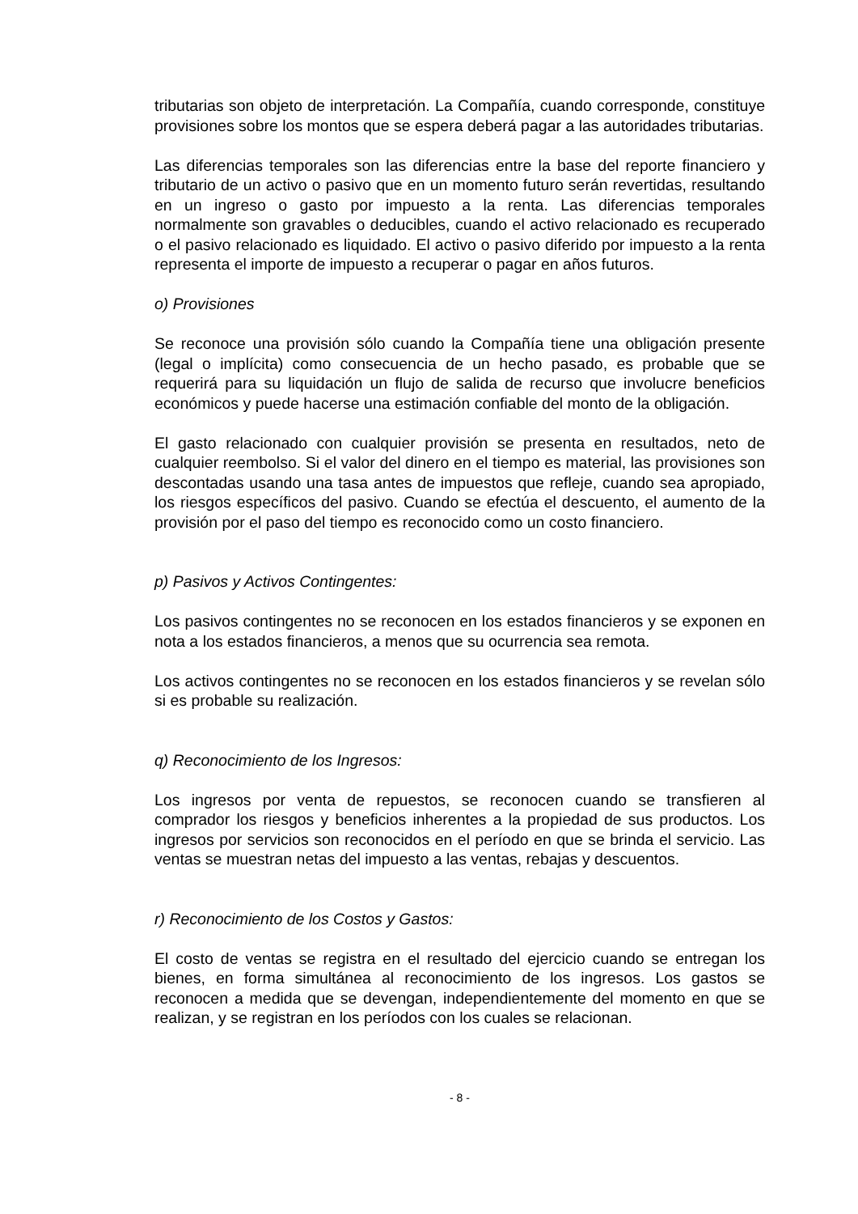tributarias son objeto de interpretación. La Compañía, cuando corresponde, constituye provisiones sobre los montos que se espera deberá pagar a las autoridades tributarias.
Las diferencias temporales son las diferencias entre la base del reporte financiero y tributario de un activo o pasivo que en un momento futuro serán revertidas, resultando en un ingreso o gasto por impuesto a la renta. Las diferencias temporales normalmente son gravables o deducibles, cuando el activo relacionado es recuperado o el pasivo relacionado es liquidado. El activo o pasivo diferido por impuesto a la renta representa el importe de impuesto a recuperar o pagar en años futuros.
o) Provisiones
Se reconoce una provisión sólo cuando la Compañía tiene una obligación presente (legal o implícita) como consecuencia de un hecho pasado, es probable que se requerirá para su liquidación un flujo de salida de recurso que involucre beneficios económicos y puede hacerse una estimación confiable del monto de la obligación.
El gasto relacionado con cualquier provisión se presenta en resultados, neto de cualquier reembolso. Si el valor del dinero en el tiempo es material, las provisiones son descontadas usando una tasa antes de impuestos que refleje, cuando sea apropiado, los riesgos específicos del pasivo. Cuando se efectúa el descuento, el aumento de la provisión por el paso del tiempo es reconocido como un costo financiero.
p) Pasivos y Activos Contingentes:
Los pasivos contingentes no se reconocen en los estados financieros y se exponen en nota a los estados financieros, a menos que su ocurrencia sea remota.
Los activos contingentes no se reconocen en los estados financieros y se revelan sólo si es probable su realización.
q) Reconocimiento de los Ingresos:
Los ingresos por venta de repuestos, se reconocen cuando se transfieren al comprador los riesgos y beneficios inherentes a la propiedad de sus productos. Los ingresos por servicios son reconocidos en el período en que se brinda el servicio. Las ventas se muestran netas del impuesto a las ventas, rebajas y descuentos.
r) Reconocimiento de los Costos y Gastos:
El costo de ventas se registra en el resultado del ejercicio cuando se entregan los bienes, en forma simultánea al reconocimiento de los ingresos. Los gastos se reconocen a medida que se devengan, independientemente del momento en que se realizan, y se registran en los períodos con los cuales se relacionan.
- 8 -